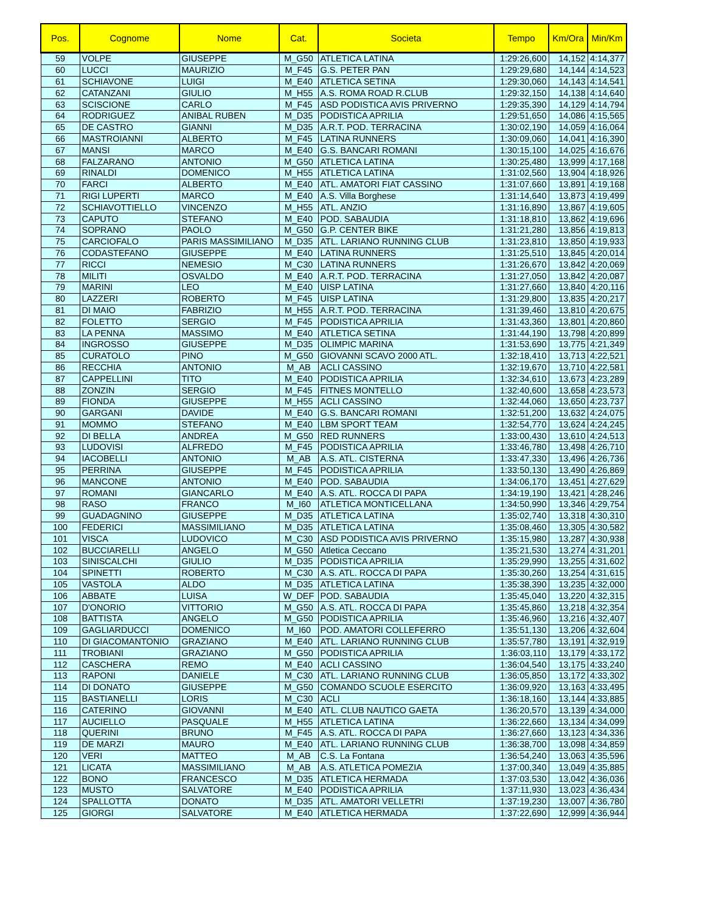| Pos. | Cognome | Nome | Cat. | Societa | Tempo | Km/Ora | Min/Km |
| --- | --- | --- | --- | --- | --- | --- | --- |
| 59 | VOLPE | GIUSEPPE | M_G50 | ATLETICA LATINA | 1:29:26,600 | 14,152 | 4:14,377 |
| 60 | LUCCI | MAURIZIO | M_F45 | G.S. PETER PAN | 1:29:29,680 | 14,144 | 4:14,523 |
| 61 | SCHIAVONE | LUIGI | M_E40 | ATLETICA SETINA | 1:29:30,060 | 14,143 | 4:14,541 |
| 62 | CATANZANI | GIULIO | M_H55 | A.S. ROMA ROAD R.CLUB | 1:29:32,150 | 14,138 | 4:14,640 |
| 63 | SCISCIONE | CARLO | M_F45 | ASD PODISTICA AVIS PRIVERNO | 1:29:35,390 | 14,129 | 4:14,794 |
| 64 | RODRIGUEZ | ANIBAL RUBEN | M_D35 | PODISTICA APRILIA | 1:29:51,650 | 14,086 | 4:15,565 |
| 65 | DE CASTRO | GIANNI | M_D35 | A.R.T. POD. TERRACINA | 1:30:02,190 | 14,059 | 4:16,064 |
| 66 | MASTROIANNI | ALBERTO | M_F45 | LATINA RUNNERS | 1:30:09,060 | 14,041 | 4:16,390 |
| 67 | MANSI | MARCO | M_E40 | G.S. BANCARI ROMANI | 1:30:15,100 | 14,025 | 4:16,676 |
| 68 | FALZARANO | ANTONIO | M_G50 | ATLETICA LATINA | 1:30:25,480 | 13,999 | 4:17,168 |
| 69 | RINALDI | DOMENICO | M_H55 | ATLETICA LATINA | 1:31:02,560 | 13,904 | 4:18,926 |
| 70 | FARCI | ALBERTO | M_E40 | ATL. AMATORI FIAT CASSINO | 1:31:07,660 | 13,891 | 4:19,168 |
| 71 | RIGI LUPERTI | MARCO | M_E40 | A.S. Villa Borghese | 1:31:14,640 | 13,873 | 4:19,499 |
| 72 | SCHIAVOTTIELLO | VINCENZO | M_H55 | ATL. ANZIO | 1:31:16,890 | 13,867 | 4:19,605 |
| 73 | CAPUTO | STEFANO | M_E40 | POD. SABAUDIA | 1:31:18,810 | 13,862 | 4:19,696 |
| 74 | SOPRANO | PAOLO | M_G50 | G.P. CENTER BIKE | 1:31:21,280 | 13,856 | 4:19,813 |
| 75 | CARCIOFALO | PARIS MASSIMILIANO | M_D35 | ATL. LARIANO RUNNING CLUB | 1:31:23,810 | 13,850 | 4:19,933 |
| 76 | CODASTEFANO | GIUSEPPE | M_E40 | LATINA RUNNERS | 1:31:25,510 | 13,845 | 4:20,014 |
| 77 | RICCI | NEMESIO | M_C30 | LATINA RUNNERS | 1:31:26,670 | 13,842 | 4:20,069 |
| 78 | MILITI | OSVALDO | M_E40 | A.R.T. POD. TERRACINA | 1:31:27,050 | 13,842 | 4:20,087 |
| 79 | MARINI | LEO | M_E40 | UISP LATINA | 1:31:27,660 | 13,840 | 4:20,116 |
| 80 | LAZZERI | ROBERTO | M_F45 | UISP LATINA | 1:31:29,800 | 13,835 | 4:20,217 |
| 81 | DI MAIO | FABRIZIO | M_H55 | A.R.T. POD. TERRACINA | 1:31:39,460 | 13,810 | 4:20,675 |
| 82 | FOLETTO | SERGIO | M_F45 | PODISTICA APRILIA | 1:31:43,360 | 13,801 | 4:20,860 |
| 83 | LA PENNA | MASSIMO | M_E40 | ATLETICA SETINA | 1:31:44,190 | 13,798 | 4:20,899 |
| 84 | INGROSSO | GIUSEPPE | M_D35 | OLIMPIC MARINA | 1:31:53,690 | 13,775 | 4:21,349 |
| 85 | CURATOLO | PINO | M_G50 | GIOVANNI SCAVO 2000 ATL. | 1:32:18,410 | 13,713 | 4:22,521 |
| 86 | RECCHIA | ANTONIO | M_AB | ACLI CASSINO | 1:32:19,670 | 13,710 | 4:22,581 |
| 87 | CAPPELLINI | TITO | M_E40 | PODISTICA APRILIA | 1:32:34,610 | 13,673 | 4:23,289 |
| 88 | ZONZIN | SERGIO | M_F45 | FITNES MONTELLO | 1:32:40,600 | 13,658 | 4:23,573 |
| 89 | FIONDA | GIUSEPPE | M_H55 | ACLI CASSINO | 1:32:44,060 | 13,650 | 4:23,737 |
| 90 | GARGANI | DAVIDE | M_E40 | G.S. BANCARI ROMANI | 1:32:51,200 | 13,632 | 4:24,075 |
| 91 | MOMMO | STEFANO | M_E40 | LBM SPORT TEAM | 1:32:54,770 | 13,624 | 4:24,245 |
| 92 | DI BELLA | ANDREA | M_G50 | RED RUNNERS | 1:33:00,430 | 13,610 | 4:24,513 |
| 93 | LUDOVISI | ALFREDO | M_F45 | PODISTICA APRILIA | 1:33:46,780 | 13,498 | 4:26,710 |
| 94 | IACOBELLI | ANTONIO | M_AB | A.S. ATL. CISTERNA | 1:33:47,330 | 13,496 | 4:26,736 |
| 95 | PERRINA | GIUSEPPE | M_F45 | PODISTICA APRILIA | 1:33:50,130 | 13,490 | 4:26,869 |
| 96 | MANCONE | ANTONIO | M_E40 | POD. SABAUDIA | 1:34:06,170 | 13,451 | 4:27,629 |
| 97 | ROMANI | GIANCARLO | M_E40 | A.S. ATL. ROCCA DI PAPA | 1:34:19,190 | 13,421 | 4:28,246 |
| 98 | RASO | FRANCO | M_I60 | ATLETICA MONTICELLANA | 1:34:50,990 | 13,346 | 4:29,754 |
| 99 | GUADAGNINO | GIUSEPPE | M_D35 | ATLETICA LATINA | 1:35:02,740 | 13,318 | 4:30,310 |
| 100 | FEDERICI | MASSIMILIANO | M_D35 | ATLETICA LATINA | 1:35:08,460 | 13,305 | 4:30,582 |
| 101 | VISCA | LUDOVICO | M_C30 | ASD PODISTICA AVIS PRIVERNO | 1:35:15,980 | 13,287 | 4:30,938 |
| 102 | BUCCIARELLI | ANGELO | M_G50 | Atletica Ceccano | 1:35:21,530 | 13,274 | 4:31,201 |
| 103 | SINISCALCHI | GIULIO | M_D35 | PODISTICA APRILIA | 1:35:29,990 | 13,255 | 4:31,602 |
| 104 | SPINETTI | ROBERTO | M_C30 | A.S. ATL. ROCCA DI PAPA | 1:35:30,260 | 13,254 | 4:31,615 |
| 105 | VASTOLA | ALDO | M_D35 | ATLETICA LATINA | 1:35:38,390 | 13,235 | 4:32,000 |
| 106 | ABBATE | LUISA | W_DEF | POD. SABAUDIA | 1:35:45,040 | 13,220 | 4:32,315 |
| 107 | D'ONORIO | VITTORIO | M_G50 | A.S. ATL. ROCCA DI PAPA | 1:35:45,860 | 13,218 | 4:32,354 |
| 108 | BATTISTA | ANGELO | M_G50 | PODISTICA APRILIA | 1:35:46,960 | 13,216 | 4:32,407 |
| 109 | GAGLIARDUCCI | DOMENICO | M_I60 | POD. AMATORI COLLEFERRO | 1:35:51,130 | 13,206 | 4:32,604 |
| 110 | DI GIACOMANTONIO | GRAZIANO | M_E40 | ATL. LARIANO RUNNING CLUB | 1:35:57,780 | 13,191 | 4:32,919 |
| 111 | TROBIANI | GRAZIANO | M_G50 | PODISTICA APRILIA | 1:36:03,110 | 13,179 | 4:33,172 |
| 112 | CASCHERA | REMO | M_E40 | ACLI CASSINO | 1:36:04,540 | 13,175 | 4:33,240 |
| 113 | RAPONI | DANIELE | M_C30 | ATL. LARIANO RUNNING CLUB | 1:36:05,850 | 13,172 | 4:33,302 |
| 114 | DI DONATO | GIUSEPPE | M_G50 | COMANDO SCUOLE ESERCITO | 1:36:09,920 | 13,163 | 4:33,495 |
| 115 | BASTIANELLI | LORIS | M_C30 | ACLI | 1:36:18,160 | 13,144 | 4:33,885 |
| 116 | CATERINO | GIOVANNI | M_E40 | ATL. CLUB NAUTICO GAETA | 1:36:20,570 | 13,139 | 4:34,000 |
| 117 | AUCIELLO | PASQUALE | M_H55 | ATLETICA LATINA | 1:36:22,660 | 13,134 | 4:34,099 |
| 118 | QUERINI | BRUNO | M_F45 | A.S. ATL. ROCCA DI PAPA | 1:36:27,660 | 13,123 | 4:34,336 |
| 119 | DE MARZI | MAURO | M_E40 | ATL. LARIANO RUNNING CLUB | 1:36:38,700 | 13,098 | 4:34,859 |
| 120 | VERI | MATTEO | M_AB | C.S. La Fontana | 1:36:54,240 | 13,063 | 4:35,596 |
| 121 | LICATA | MASSIMILIANO | M_AB | A.S. ATLETICA POMEZIA | 1:37:00,340 | 13,049 | 4:35,885 |
| 122 | BONO | FRANCESCO | M_D35 | ATLETICA HERMADA | 1:37:03,530 | 13,042 | 4:36,036 |
| 123 | MUSTO | SALVATORE | M_E40 | PODISTICA APRILIA | 1:37:11,930 | 13,023 | 4:36,434 |
| 124 | SPALLOTTA | DONATO | M_D35 | ATL. AMATORI VELLETRI | 1:37:19,230 | 13,007 | 4:36,780 |
| 125 | GIORGI | SALVATORE | M_E40 | ATLETICA HERMADA | 1:37:22,690 | 12,999 | 4:36,944 |